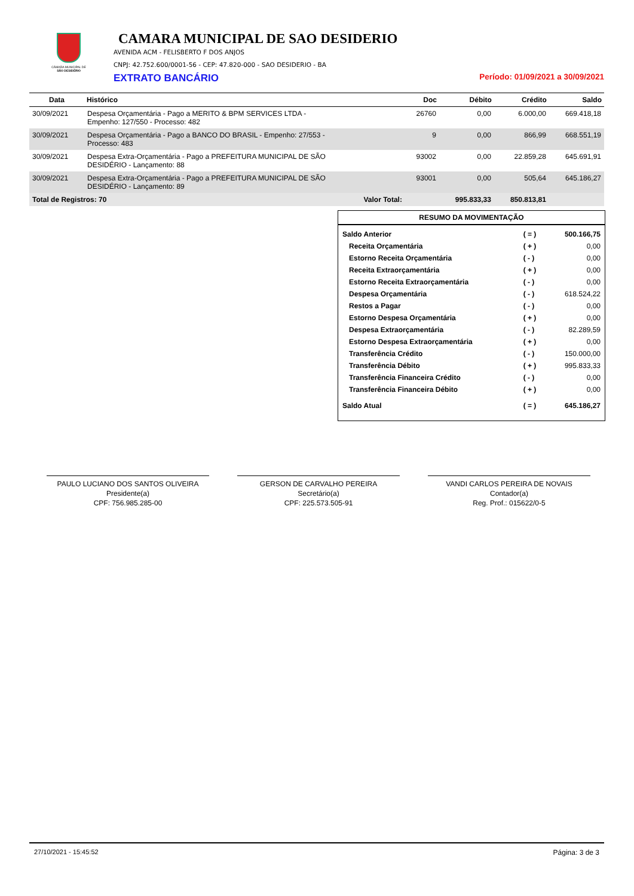CÂMARA MUNICIPAL DE
SÃO DESIDÉRIO
CAMARA MUNICIPAL DE SAO DESIDERIO
AVENIDA ACM - FELISBERTO F DOS ANJOS
CNPJ: 42.752.600/0001-56 - CEP: 47.820-000 - SAO DESIDERIO - BA
EXTRATO BANCÁRIO Período: 01/09/2021 a 30/09/2021
| Data | Histórico | Doc | Débito | Crédito | Saldo |
| --- | --- | --- | --- | --- | --- |
| 30/09/2021 | Despesa Orçamentária - Pago a MERITO & BPM SERVICES LTDA - Empenho: 127/550 - Processo: 482 | 26760 | 0,00 | 6.000,00 | 669.418,18 |
| 30/09/2021 | Despesa Orçamentária - Pago a BANCO DO BRASIL - Empenho: 27/553 - Processo: 483 | 9 | 0,00 | 866,99 | 668.551,19 |
| 30/09/2021 | Despesa Extra-Orçamentária - Pago a PREFEITURA MUNICIPAL DE SÃO DESIDÉRIO - Lançamento: 88 | 93002 | 0,00 | 22.859,28 | 645.691,91 |
| 30/09/2021 | Despesa Extra-Orçamentária - Pago a PREFEITURA MUNICIPAL DE SÃO DESIDÉRIO - Lançamento: 89 | 93001 | 0,00 | 505,64 | 645.186,27 |
| Total de Registros: 70 Valor Total: | | | 995.833,33 | 850.813,81 | |
RESUMO DA MOVIMENTAÇÃO
| Saldo Anterior | ( = ) | 500.166,75 |
| Receita Orçamentária | ( + ) | 0,00 |
| Estorno Receita Orçamentária | ( - ) | 0,00 |
| Receita Extraorçamentária | ( + ) | 0,00 |
| Estorno Receita Extraorçamentária | ( - ) | 0,00 |
| Despesa Orçamentária | ( - ) | 618.524,22 |
| Restos a Pagar | ( - ) | 0,00 |
| Estorno Despesa Orçamentária | ( + ) | 0,00 |
| Despesa Extraorçamentária | ( - ) | 82.289,59 |
| Estorno Despesa Extraorçamentária | ( + ) | 0,00 |
| Transferência Crédito | ( - ) | 150.000,00 |
| Transferência Débito | ( + ) | 995.833,33 |
| Transferência Financeira Crédito | ( - ) | 0,00 |
| Transferência Financeira Débito | ( + ) | 0,00 |
| Saldo Atual | ( = ) | 645.186,27 |
PAULO LUCIANO DOS SANTOS OLIVEIRA
Presidente(a)
CPF: 756.985.285-00
GERSON DE CARVALHO PEREIRA
Secretário(a)
CPF: 225.573.505-91
VANDI CARLOS PEREIRA DE NOVAIS
Contador(a)
Reg. Prof.: 015622/0-5
27/10/2021 - 15:45:52 Página: 3 de 3